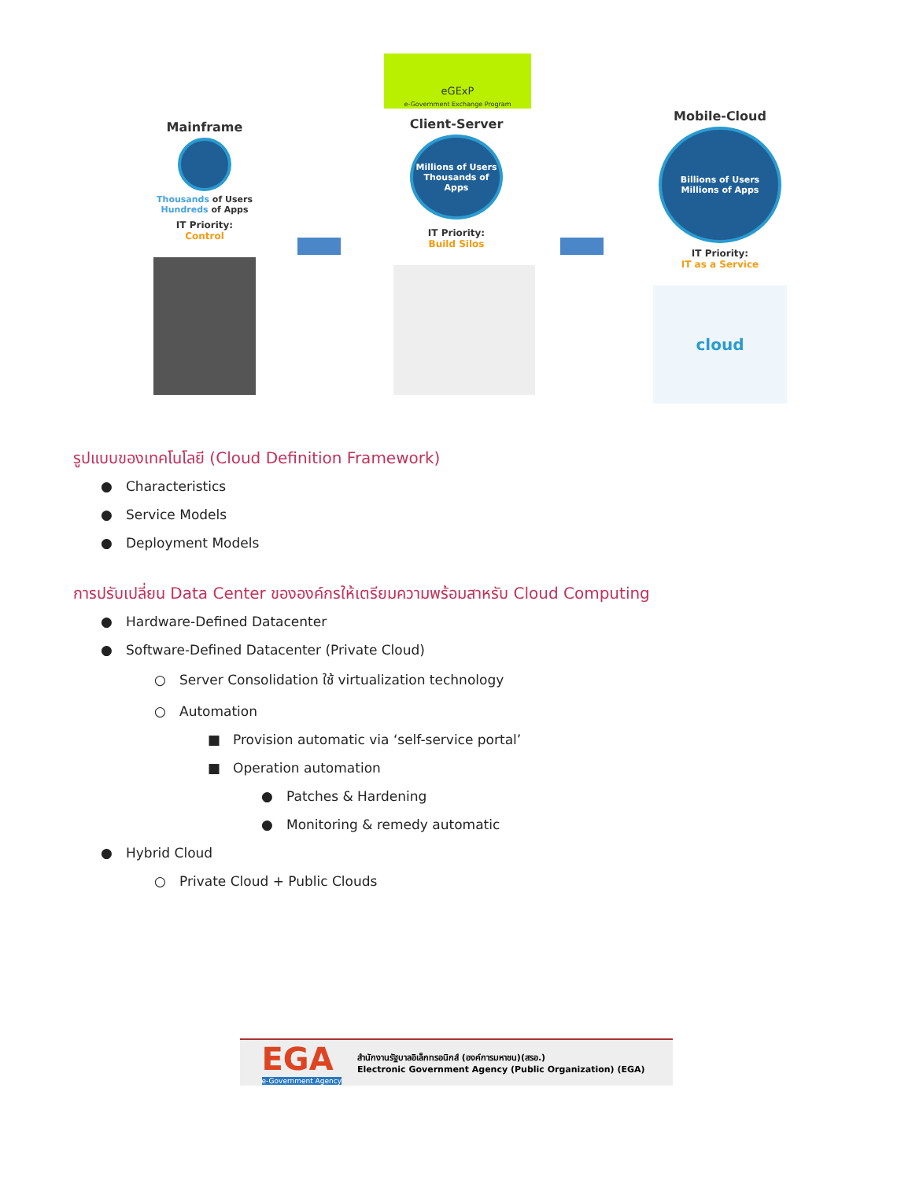eGExP
e-Government Exchange Program
Mainframe
Thousands of Users
Hundreds of Apps
IT Priority:
Control
Client-Server
Millions of Users
Thousands of Apps
IT Priority:
Build Silos
Mobile-Cloud
Billions of Users
Millions of Apps
IT Priority:
IT as a Service
cloud
รูปแบบของเทคโนโลยี (Cloud Definition Framework)
● Characteristics
● Service Models
● Deployment Models
การปรับเปลี่ยน Data Center ขององค์กรให้เตรียมความพร้อมสาหรับ Cloud Computing
● Hardware-Defined Datacenter
● Software-Defined Datacenter (Private Cloud)
○ Server Consolidation ใช้ virtualization technology
○ Automation
■ Provision automatic via ‘self-service portal’
■ Operation automation
● Patches & Hardening
● Monitoring & remedy automatic
● Hybrid Cloud
○ Private Cloud + Public Clouds
EGA
e-Government Agency
สำนักงานรัฐบาลอิเล็กทรอนิกส์ (องค์การมหาชน)(สรอ.)
Electronic Government Agency (Public Organization) (EGA)